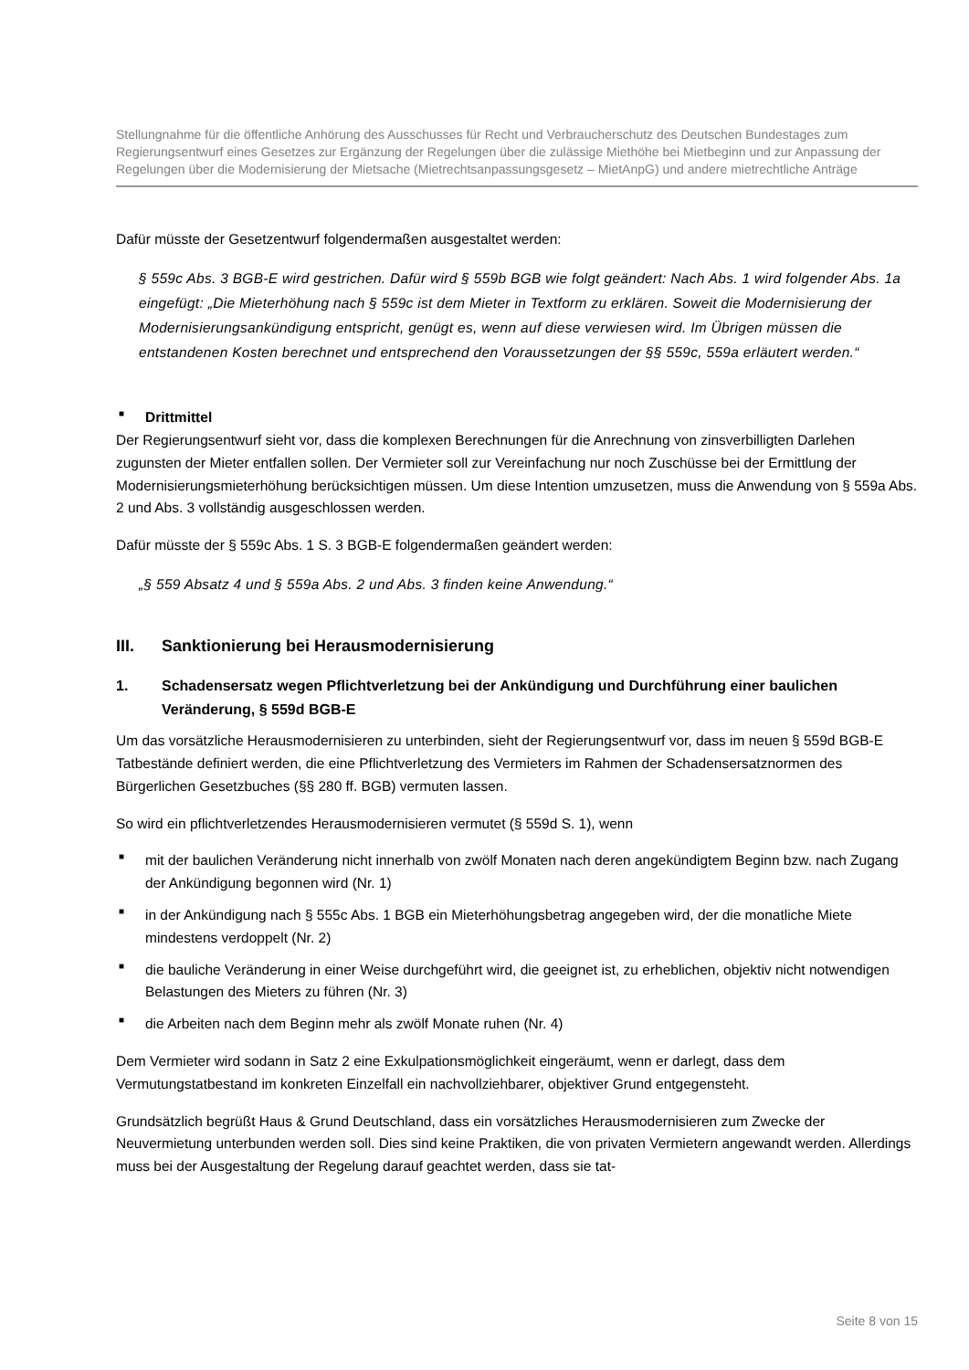Stellungnahme für die öffentliche Anhörung des Ausschusses für Recht und Verbraucherschutz des Deutschen Bundestages zum Regierungsentwurf eines Gesetzes zur Ergänzung der Regelungen über die zulässige Miethöhe bei Mietbeginn und zur Anpassung der Regelungen über die Modernisierung der Mietsache (Mietrechtsanpassungsgesetz – MietAnpG) und andere mietrechtliche Anträge
Dafür müsste der Gesetzentwurf folgendermaßen ausgestaltet werden:
§ 559c Abs. 3 BGB-E wird gestrichen. Dafür wird § 559b BGB wie folgt geändert: Nach Abs. 1 wird folgender Abs. 1a eingefügt: „Die Mieterhöhung nach § 559c ist dem Mieter in Textform zu erklären. Soweit die Modernisierung der Modernisierungsankündigung entspricht, genügt es, wenn auf diese verwiesen wird. Im Übrigen müssen die entstandenen Kosten berechnet und entsprechend den Voraussetzungen der §§ 559c, 559a erläutert werden.“
■ Drittmittel
Der Regierungsentwurf sieht vor, dass die komplexen Berechnungen für die Anrechnung von zinsverbilligten Darlehen zugunsten der Mieter entfallen sollen. Der Vermieter soll zur Vereinfachung nur noch Zuschüsse bei der Ermittlung der Modernisierungsmieterhöhung berücksichtigen müssen. Um diese Intention umzusetzen, muss die Anwendung von § 559a Abs. 2 und Abs. 3 vollständig ausgeschlossen werden.
Dafür müsste der § 559c Abs. 1 S. 3 BGB-E folgendermaßen geändert werden:
„§ 559 Absatz 4 und § 559a Abs. 2 und Abs. 3 finden keine Anwendung.“
III. Sanktionierung bei Herausmodernisierung
1. Schadensersatz wegen Pflichtverletzung bei der Ankündigung und Durchführung einer baulichen Veränderung, § 559d BGB-E
Um das vorsätzliche Herausmodernisieren zu unterbinden, sieht der Regierungsentwurf vor, dass im neuen § 559d BGB-E Tatbestände definiert werden, die eine Pflichtverletzung des Vermieters im Rahmen der Schadensersatznormen des Bürgerlichen Gesetzbuches (§§ 280 ff. BGB) vermuten lassen.
So wird ein pflichtverletzendes Herausmodernisieren vermutet (§ 559d S. 1), wenn
■ mit der baulichen Veränderung nicht innerhalb von zwölf Monaten nach deren angekündigtem Beginn bzw. nach Zugang der Ankündigung begonnen wird (Nr. 1)
■ in der Ankündigung nach § 555c Abs. 1 BGB ein Mieterhöhungsbetrag angegeben wird, der die monatliche Miete mindestens verdoppelt (Nr. 2)
■ die bauliche Veränderung in einer Weise durchgeführt wird, die geeignet ist, zu erheblichen, objektiv nicht notwendigen Belastungen des Mieters zu führen (Nr. 3)
■ die Arbeiten nach dem Beginn mehr als zwölf Monate ruhen (Nr. 4)
Dem Vermieter wird sodann in Satz 2 eine Exkulpationsmöglichkeit eingeräumt, wenn er darlegt, dass dem Vermutungstatbestand im konkreten Einzelfall ein nachvollziehbarer, objektiver Grund entgegensteht.
Grundsätzlich begrüßt Haus & Grund Deutschland, dass ein vorsätzliches Herausmodernisieren zum Zwecke der Neuvermietung unterbunden werden soll. Dies sind keine Praktiken, die von privaten Vermietern angewandt werden. Allerdings muss bei der Ausgestaltung der Regelung darauf geachtet werden, dass sie tat-
Seite 8 von 15